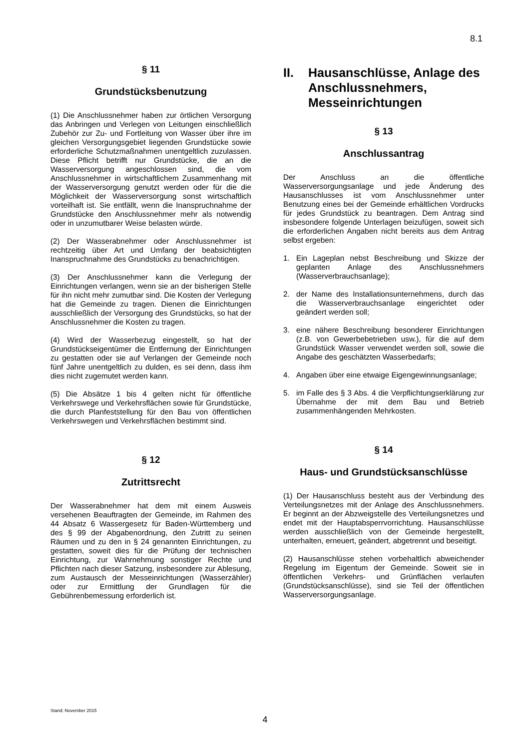8.1
§ 11
Grundstücksbenutzung
(1) Die Anschlussnehmer haben zur örtlichen Versorgung das Anbringen und Verlegen von Leitungen einschließlich Zubehör zur Zu- und Fortleitung von Wasser über ihre im gleichen Versorgungsgebiet liegenden Grundstücke sowie erforderliche Schutzmaßnahmen unentgeltlich zuzulassen. Diese Pflicht betrifft nur Grundstücke, die an die Wasserversorgung angeschlossen sind, die vom Anschlussnehmer in wirtschaftlichem Zusammenhang mit der Wasserversorgung genutzt werden oder für die die Möglichkeit der Wasserversorgung sonst wirtschaftlich vorteilhaft ist. Sie entfällt, wenn die Inanspruchnahme der Grundstücke den Anschlussnehmer mehr als notwendig oder in unzumutbarer Weise belasten würde.
(2) Der Wasserabnehmer oder Anschlussnehmer ist rechtzeitig über Art und Umfang der beabsichtigten Inanspruchnahme des Grundstücks zu benachrichtigen.
(3) Der Anschlussnehmer kann die Verlegung der Einrichtungen verlangen, wenn sie an der bisherigen Stelle für ihn nicht mehr zumutbar sind. Die Kosten der Verlegung hat die Gemeinde zu tragen. Dienen die Einrichtungen ausschließlich der Versorgung des Grundstücks, so hat der Anschlussnehmer die Kosten zu tragen.
(4) Wird der Wasserbezug eingestellt, so hat der Grundstückseigentümer die Entfernung der Einrichtungen zu gestatten oder sie auf Verlangen der Gemeinde noch fünf Jahre unentgeltlich zu dulden, es sei denn, dass ihm dies nicht zugemutet werden kann.
(5) Die Absätze 1 bis 4 gelten nicht für öffentliche Verkehrswege und Verkehrsflächen sowie für Grundstücke, die durch Planfeststellung für den Bau von öffentlichen Verkehrswegen und Verkehrsflächen bestimmt sind.
§ 12
Zutrittsrecht
Der Wasserabnehmer hat dem mit einem Ausweis versehenen Beauftragten der Gemeinde, im Rahmen des 44 Absatz 6 Wassergesetz für Baden-Württemberg und des § 99 der Abgabenordnung, den Zutritt zu seinen Räumen und zu den in § 24 genannten Einrichtungen, zu gestatten, soweit dies für die Prüfung der technischen Einrichtung, zur Wahrnehmung sonstiger Rechte und Pflichten nach dieser Satzung, insbesondere zur Ablesung, zum Austausch der Messeinrichtungen (Wasserzähler) oder zur Ermittlung der Grundlagen für die Gebührenbemessung erforderlich ist.
II. Hausanschlüsse, Anlage des Anschlussnehmers, Messeinrichtungen
§ 13
Anschlussantrag
Der Anschluss an die öffentliche Wasserversorgungsanlage und jede Änderung des Hausanschlusses ist vom Anschlussnehmer unter Benutzung eines bei der Gemeinde erhältlichen Vordrucks für jedes Grundstück zu beantragen. Dem Antrag sind insbesondere folgende Unterlagen beizufügen, soweit sich die erforderlichen Angaben nicht bereits aus dem Antrag selbst ergeben:
1. Ein Lageplan nebst Beschreibung und Skizze der geplanten Anlage des Anschlussnehmers (Wasserverbrauchsanlage);
2. der Name des Installationsunternehmens, durch das die Wasserverbrauchsanlage eingerichtet oder geändert werden soll;
3. eine nähere Beschreibung besonderer Einrichtungen (z.B. von Gewerbebetrieben usw.), für die auf dem Grundstück Wasser verwendet werden soll, sowie die Angabe des geschätzten Wasserbedarfs;
4. Angaben über eine etwaige Eigengewinnungsanlage;
5. im Falle des § 3 Abs. 4 die Verpflichtungserklärung zur Übernahme der mit dem Bau und Betrieb zusammenhängenden Mehrkosten.
§ 14
Haus- und Grundstücksanschlüsse
(1) Der Hausanschluss besteht aus der Verbindung des Verteilungsnetzes mit der Anlage des Anschlussnehmers. Er beginnt an der Abzweigstelle des Verteilungsnetzes und endet mit der Hauptabsperrvorrichtung. Hausanschlüsse werden ausschließlich von der Gemeinde hergestellt, unterhalten, erneuert, geändert, abgetrennt und beseitigt.
(2) Hausanschlüsse stehen vorbehaltlich abweichender Regelung im Eigentum der Gemeinde. Soweit sie in öffentlichen Verkehrs- und Grünflächen verlaufen (Grundstücksanschlüsse), sind sie Teil der öffentlichen Wasserversorgungsanlage.
Stand: November 2015
4